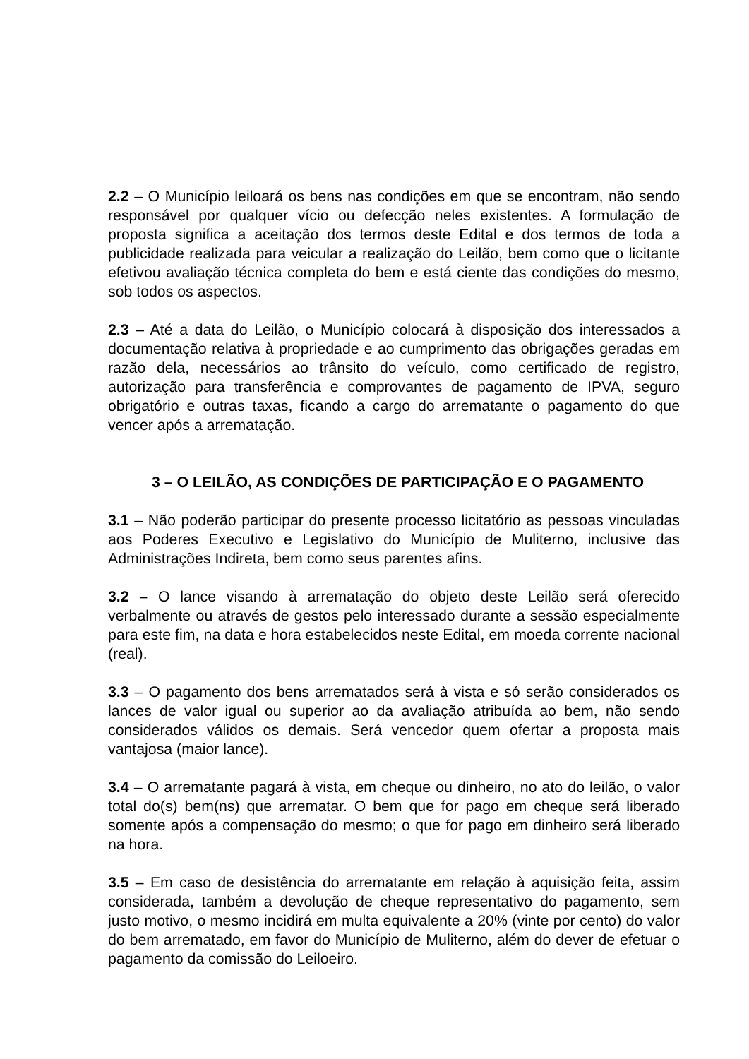2.2 – O Município leiloará os bens nas condições em que se encontram, não sendo responsável por qualquer vício ou defecção neles existentes. A formulação de proposta significa a aceitação dos termos deste Edital e dos termos de toda a publicidade realizada para veicular a realização do Leilão, bem como que o licitante efetivou avaliação técnica completa do bem e está ciente das condições do mesmo, sob todos os aspectos.
2.3 – Até a data do Leilão, o Município colocará à disposição dos interessados a documentação relativa à propriedade e ao cumprimento das obrigações geradas em razão dela, necessários ao trânsito do veículo, como certificado de registro, autorização para transferência e comprovantes de pagamento de IPVA, seguro obrigatório e outras taxas, ficando a cargo do arrematante o pagamento do que vencer após a arrematação.
3 – O LEILÃO, AS CONDIÇÕES DE PARTICIPAÇÃO E O PAGAMENTO
3.1 – Não poderão participar do presente processo licitatório as pessoas vinculadas aos Poderes Executivo e Legislativo do Município de Muliterno, inclusive das Administrações Indireta, bem como seus parentes afins.
3.2 – O lance visando à arrematação do objeto deste Leilão será oferecido verbalmente ou através de gestos pelo interessado durante a sessão especialmente para este fim, na data e hora estabelecidos neste Edital, em moeda corrente nacional (real).
3.3 – O pagamento dos bens arrematados será à vista e só serão considerados os lances de valor igual ou superior ao da avaliação atribuída ao bem, não sendo considerados válidos os demais. Será vencedor quem ofertar a proposta mais vantajosa (maior lance).
3.4 – O arrematante pagará à vista, em cheque ou dinheiro, no ato do leilão, o valor total do(s) bem(ns) que arrematar. O bem que for pago em cheque será liberado somente após a compensação do mesmo; o que for pago em dinheiro será liberado na hora.
3.5 – Em caso de desistência do arrematante em relação à aquisição feita, assim considerada, também a devolução de cheque representativo do pagamento, sem justo motivo, o mesmo incidirá em multa equivalente a 20% (vinte por cento) do valor do bem arrematado, em favor do Município de Muliterno, além do dever de efetuar o pagamento da comissão do Leiloeiro.